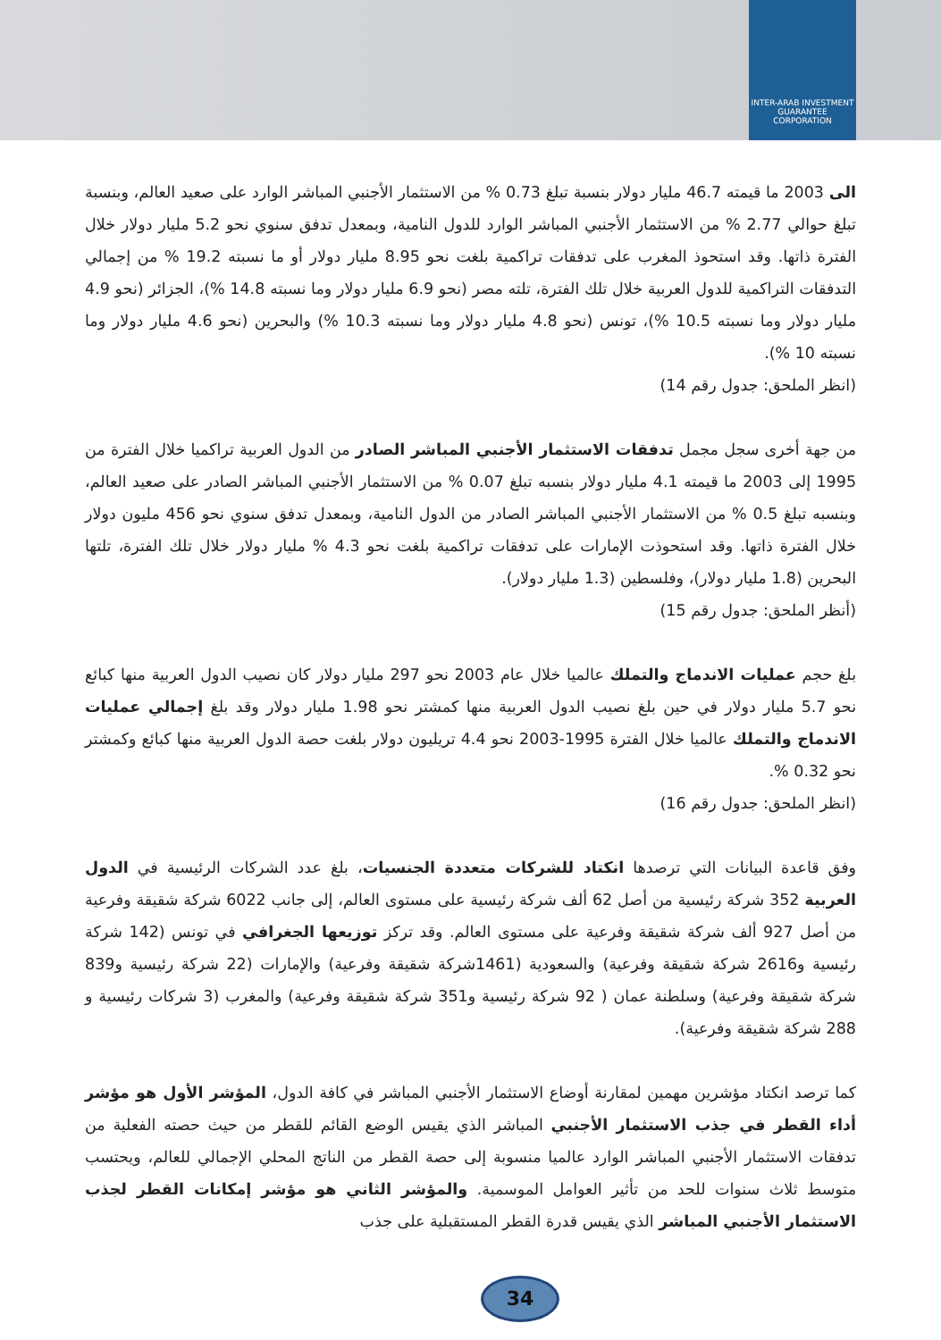INTER-ARAB INVESTMENT GUARANTEE CORPORATION
الى 2003 ما قيمته 46.7 مليار دولار بنسبة تبلغ 0.73 % من الاستثمار الأجنبي المباشر الوارد على صعيد العالم، وبنسبة تبلغ حوالي 2.77 % من الاستثمار الأجنبي المباشر الوارد للدول النامية، وبمعدل تدفق سنوي نحو 5.2 مليار دولار خلال الفترة ذاتها. وقد استحوذ المغرب على تدفقات تراكمية بلغت نحو 8.95 مليار دولار أو ما نسبته 19.2 % من إجمالي التدفقات التراكمية للدول العربية خلال تلك الفترة، تلته مصر (نحو 6.9 مليار دولار وما نسبته 14.8 %)، الجزائر (نحو 4.9 مليار دولار وما نسبته 10.5 %)، تونس (نحو 4.8 مليار دولار وما نسبته 10.3 %) والبحرين (نحو 4.6 مليار دولار وما نسبته 10 %).
(انظر الملحق: جدول رقم 14)
من جهة أخرى سجل مجمل تدفقات الاستثمار الأجنبي المباشر الصادر من الدول العربية تراكميا خلال الفترة من 1995 إلى 2003 ما قيمته 4.1 مليار دولار بنسبه تبلغ 0.07 % من الاستثمار الأجنبي المباشر الصادر على صعيد العالم، وبنسبه تبلغ 0.5 % من الاستثمار الأجنبي المباشر الصادر من الدول النامية، وبمعدل تدفق سنوي نحو 456 مليون دولار خلال الفترة ذاتها. وقد استحوذت الإمارات على تدفقات تراكمية بلغت نحو 4.3 % مليار دولار خلال تلك الفترة، تلتها البحرين (1.8 مليار دولار)، وفلسطين (1.3 مليار دولار).
(أنظر الملحق: جدول رقم 15)
بلغ حجم عمليات الاندماج والتملك عالميا خلال عام 2003 نحو 297 مليار دولار كان نصيب الدول العربية منها كبائع نحو 5.7 مليار دولار في حين بلغ نصيب الدول العربية منها كمشتر نحو 1.98 مليار دولار وقد بلغ إجمالي عمليات الاندماج والتملك عالميا خلال الفترة 1995-2003 نحو 4.4 تريليون دولار بلغت حصة الدول العربية منها كبائع وكمشتر نحو 0.32 %.
(انظر الملحق: جدول رقم 16)
وفق قاعدة البيانات التي ترصدها انكتاد للشركات متعددة الجنسيات، بلغ عدد الشركات الرئيسية في الدول العربية 352 شركة رئيسية من أصل 62 ألف شركة رئيسية على مستوى العالم، إلى جانب 6022 شركة شقيقة وفرعية من أصل 927 ألف شركة شقيقة وفرعية على مستوى العالم. وقد تركز توزيعها الجغرافي في تونس (142 شركة رئيسية و2616 شركة شقيقة وفرعية) والسعودية (1461شركة شقيقة وفرعية) والإمارات (22 شركة رئيسية و839 شركة شقيقة وفرعية) وسلطنة عمان ( 92 شركة رئيسية و351 شركة شقيقة وفرعية) والمغرب (3 شركات رئيسية و 288 شركة شقيقة وفرعية).
كما ترصد انكتاد مؤشرين مهمين لمقارنة أوضاع الاستثمار الأجنبي المباشر في كافة الدول، المؤشر الأول هو مؤشر أداء القطر في جذب الاستثمار الأجنبي المباشر الذي يقيس الوضع القائم للقطر من حيث حصته الفعلية من تدفقات الاستثمار الأجنبي المباشر الوارد عالميا منسوبة إلى حصة القطر من الناتج المحلي الإجمالي للعالم، ويحتسب متوسط ثلاث سنوات للحد من تأثير العوامل الموسمية. والمؤشر الثاني هو مؤشر إمكانات القطر لجذب الاستثمار الأجنبي المباشر الذي يقيس قدرة القطر المستقبلية على جذب
34